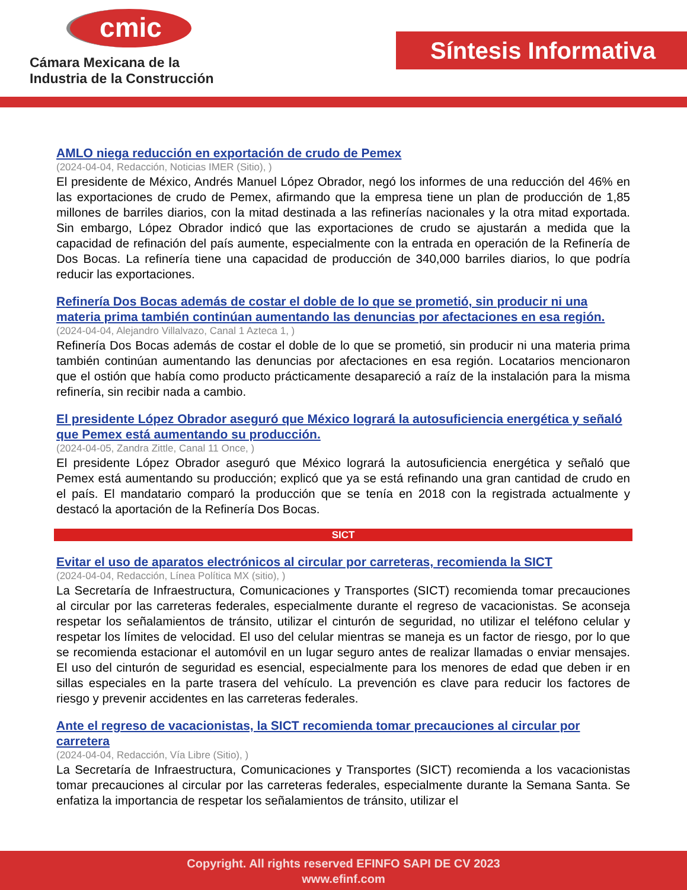cmic
Cámara Mexicana de la
Industria de la Construcción
Síntesis Informativa
AMLO niega reducción en exportación de crudo de Pemex
(2024-04-04, Redacción, Noticias IMER (Sitio), )
El presidente de México, Andrés Manuel López Obrador, negó los informes de una reducción del 46% en las exportaciones de crudo de Pemex, afirmando que la empresa tiene un plan de producción de 1,85 millones de barriles diarios, con la mitad destinada a las refinerías nacionales y la otra mitad exportada. Sin embargo, López Obrador indicó que las exportaciones de crudo se ajustarán a medida que la capacidad de refinación del país aumente, especialmente con la entrada en operación de la Refinería de Dos Bocas. La refinería tiene una capacidad de producción de 340,000 barriles diarios, lo que podría reducir las exportaciones.
Refinería Dos Bocas además de costar el doble de lo que se prometió, sin producir ni una materia prima también continúan aumentando las denuncias por afectaciones en esa región.
(2024-04-04, Alejandro Villalvazo, Canal 1 Azteca 1, )
Refinería Dos Bocas además de costar el doble de lo que se prometió, sin producir ni una materia prima también continúan aumentando las denuncias por afectaciones en esa región. Locatarios mencionaron que el ostión que había como producto prácticamente desapareció a raíz de la instalación para la misma refinería, sin recibir nada a cambio.
El presidente López Obrador aseguró que México logrará la autosuficiencia energética y señaló que Pemex está aumentando su producción.
(2024-04-05, Zandra Zittle, Canal 11 Once, )
El presidente López Obrador aseguró que México logrará la autosuficiencia energética y señaló que Pemex está aumentando su producción; explicó que ya se está refinando una gran cantidad de crudo en el país. El mandatario comparó la producción que se tenía en 2018 con la registrada actualmente y destacó la aportación de la Refinería Dos Bocas.
SICT
Evitar el uso de aparatos electrónicos al circular por carreteras, recomienda la SICT
(2024-04-04, Redacción, Línea Política MX (sitio), )
La Secretaría de Infraestructura, Comunicaciones y Transportes (SICT) recomienda tomar precauciones al circular por las carreteras federales, especialmente durante el regreso de vacacionistas. Se aconseja respetar los señalamientos de tránsito, utilizar el cinturón de seguridad, no utilizar el teléfono celular y respetar los límites de velocidad. El uso del celular mientras se maneja es un factor de riesgo, por lo que se recomienda estacionar el automóvil en un lugar seguro antes de realizar llamadas o enviar mensajes. El uso del cinturón de seguridad es esencial, especialmente para los menores de edad que deben ir en sillas especiales en la parte trasera del vehículo. La prevención es clave para reducir los factores de riesgo y prevenir accidentes en las carreteras federales.
Ante el regreso de vacacionistas, la SICT recomienda tomar precauciones al circular por carretera
(2024-04-04, Redacción, Vía Libre (Sitio), )
La Secretaría de Infraestructura, Comunicaciones y Transportes (SICT) recomienda a los vacacionistas tomar precauciones al circular por las carreteras federales, especialmente durante la Semana Santa. Se enfatiza la importancia de respetar los señalamientos de tránsito, utilizar el
Copyright. All rights reserved EFINFO SAPI DE CV 2023
www.efinf.com